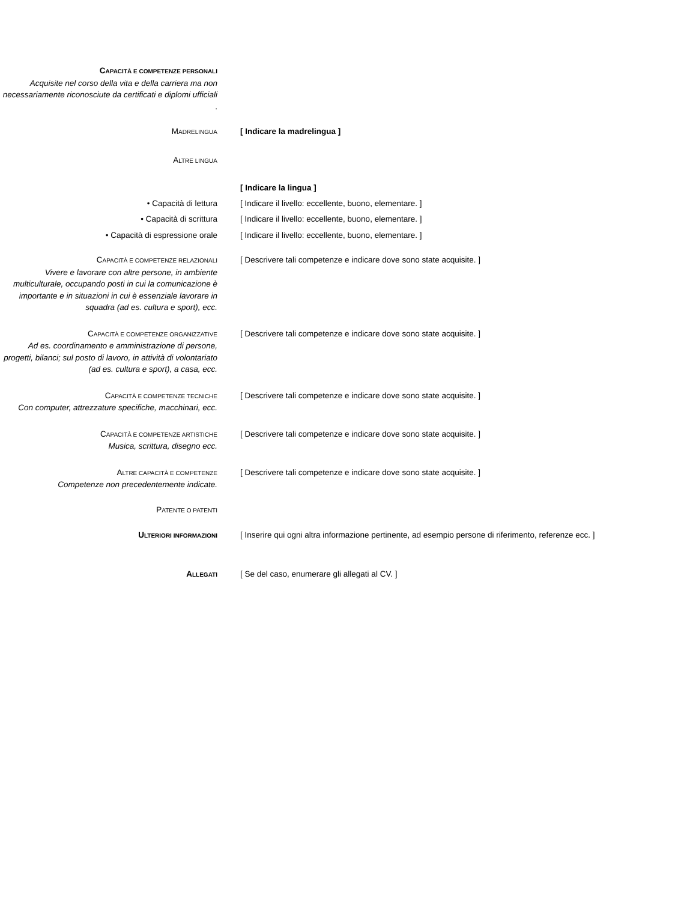CAPACITÀ E COMPETENZE PERSONALI
Acquisite nel corso della vita e della carriera ma non necessariamente riconosciute da certificati e diplomi ufficiali.
MADRELINGUA
[ Indicare la madrelingua ]
ALTRE LINGUA
[ Indicare la lingua ]
• Capacità di lettura [ Indicare il livello: eccellente, buono, elementare. ]
• Capacità di scrittura [ Indicare il livello: eccellente, buono, elementare. ]
• Capacità di espressione orale [ Indicare il livello: eccellente, buono, elementare. ]
CAPACITÀ E COMPETENZE RELAZIONALI
Vivere e lavorare con altre persone, in ambiente multiculturale, occupando posti in cui la comunicazione è importante e in situazioni in cui è essenziale lavorare in squadra (ad es. cultura e sport), ecc.
[ Descrivere tali competenze e indicare dove sono state acquisite. ]
CAPACITÀ E COMPETENZE ORGANIZZATIVE
Ad es. coordinamento e amministrazione di persone, progetti, bilanci; sul posto di lavoro, in attività di volontariato (ad es. cultura e sport), a casa, ecc.
[ Descrivere tali competenze e indicare dove sono state acquisite. ]
CAPACITÀ E COMPETENZE TECNICHE
Con computer, attrezzature specifiche, macchinari, ecc.
[ Descrivere tali competenze e indicare dove sono state acquisite. ]
CAPACITÀ E COMPETENZE ARTISTICHE
Musica, scrittura, disegno ecc.
[ Descrivere tali competenze e indicare dove sono state acquisite. ]
ALTRE CAPACITÀ E COMPETENZE
Competenze non precedentemente indicate.
[ Descrivere tali competenze e indicare dove sono state acquisite. ]
PATENTE O PATENTI
ULTERIORI INFORMAZIONI
[ Inserire qui ogni altra informazione pertinente, ad esempio persone di riferimento, referenze ecc. ]
ALLEGATI
[ Se del caso, enumerare gli allegati al CV. ]